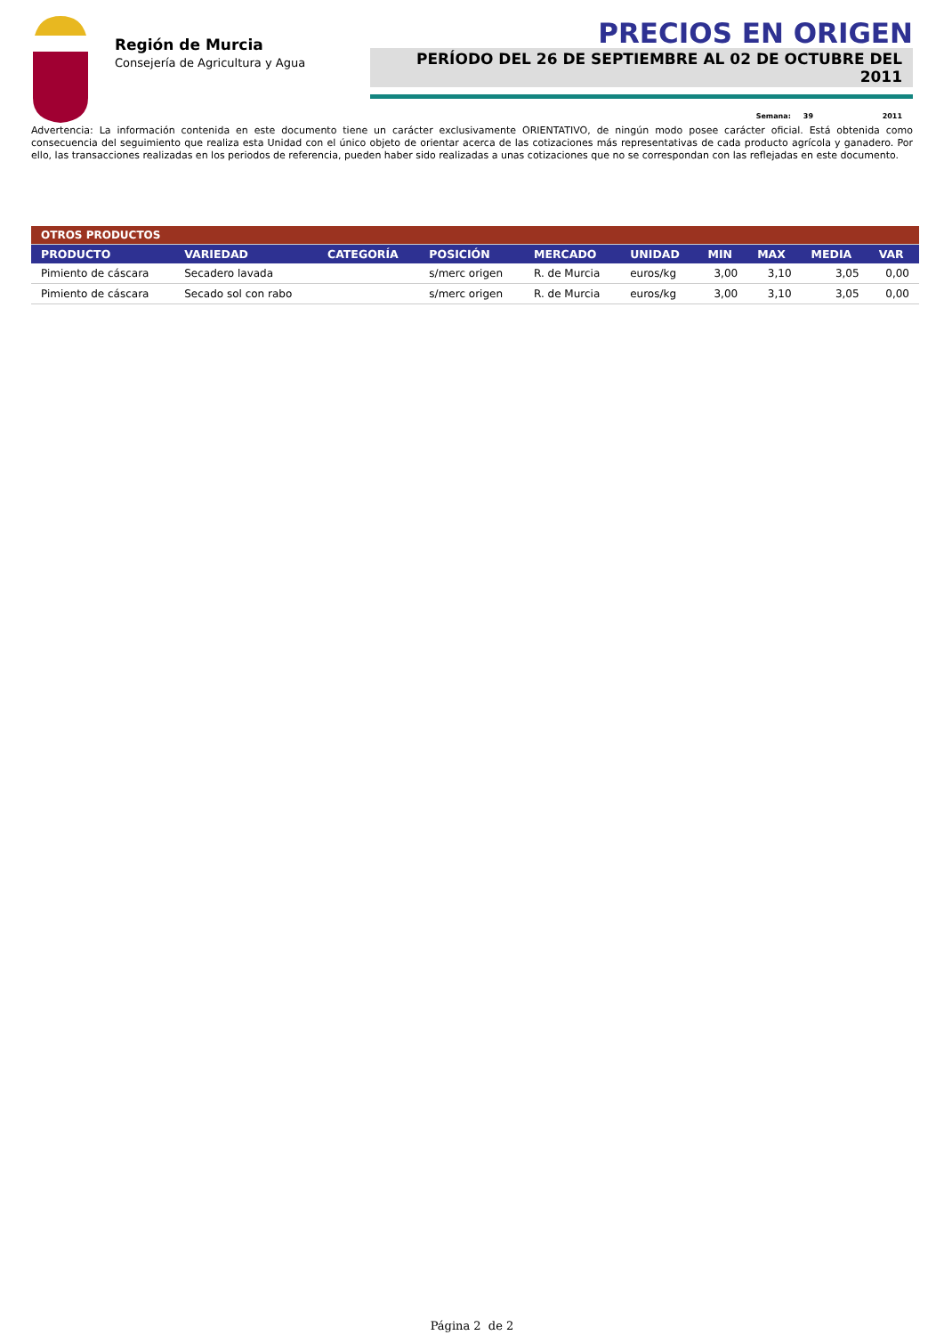Región de Murcia
Consejería de Agricultura y Agua
PRECIOS EN ORIGEN
PERÍODO DEL 26 DE SEPTIEMBRE AL 02 DE OCTUBRE DEL 2011
Semana: 39 2011
Advertencia: La información contenida en este documento tiene un carácter exclusivamente ORIENTATIVO, de ningún modo posee carácter oficial. Está obtenida como consecuencia del seguimiento que realiza esta Unidad con el único objeto de orientar acerca de las cotizaciones más representativas de cada producto agrícola y ganadero. Por ello, las transacciones realizadas en los periodos de referencia, pueden haber sido realizadas a unas cotizaciones que no se correspondan con las reflejadas en este documento.
| OTROS PRODUCTOS | | | | | | | | | |
| PRODUCTO | VARIEDAD | CATEGORÍA | POSICIÓN | MERCADO | UNIDAD | MIN | MAX | MEDIA | VAR |
| Pimiento de cáscara | Secadero lavada | | s/merc origen | R. de Murcia | euros/kg | 3,00 | 3,10 | 3,05 | 0,00 |
| Pimiento de cáscara | Secado sol con rabo | | s/merc origen | R. de Murcia | euros/kg | 3,00 | 3,10 | 3,05 | 0,00 |
Página 2 de 2